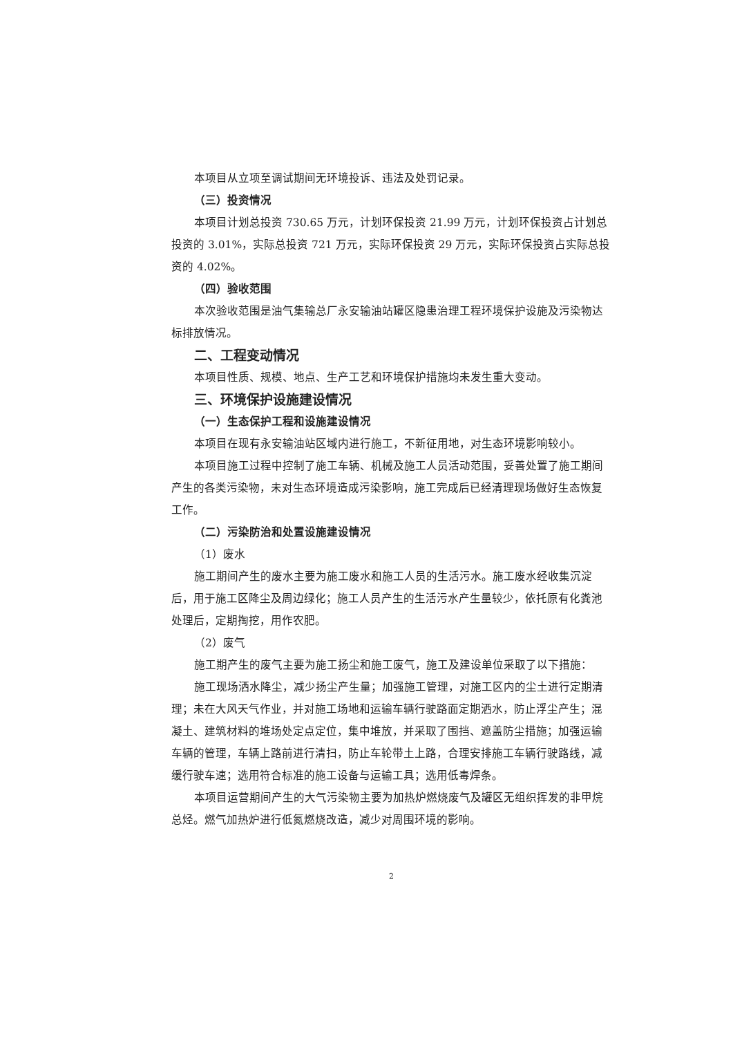本项目从立项至调试期间无环境投诉、违法及处罚记录。
（三）投资情况
本项目计划总投资 730.65 万元，计划环保投资 21.99 万元，计划环保投资占计划总投资的 3.01%，实际总投资 721 万元，实际环保投资 29 万元，实际环保投资占实际总投资的 4.02%。
（四）验收范围
本次验收范围是油气集输总厂永安输油站罐区隐患治理工程环境保护设施及污染物达标排放情况。
二、工程变动情况
本项目性质、规模、地点、生产工艺和环境保护措施均未发生重大变动。
三、环境保护设施建设情况
（一）生态保护工程和设施建设情况
本项目在现有永安输油站区域内进行施工，不新征用地，对生态环境影响较小。
本项目施工过程中控制了施工车辆、机械及施工人员活动范围，妥善处置了施工期间产生的各类污染物，未对生态环境造成污染影响，施工完成后已经清理现场做好生态恢复工作。
（二）污染防治和处置设施建设情况
（1）废水
施工期间产生的废水主要为施工废水和施工人员的生活污水。施工废水经收集沉淀后，用于施工区降尘及周边绿化；施工人员产生的生活污水产生量较少，依托原有化粪池处理后，定期掏挖，用作农肥。
（2）废气
施工期产生的废气主要为施工扬尘和施工废气，施工及建设单位采取了以下措施：
施工现场洒水降尘，减少扬尘产生量；加强施工管理，对施工区内的尘土进行定期清理；未在大风天气作业，并对施工场地和运输车辆行驶路面定期洒水，防止浮尘产生；混凝土、建筑材料的堆场处定点定位，集中堆放，并采取了围挡、遮盖防尘措施；加强运输车辆的管理，车辆上路前进行清扫，防止车轮带土上路，合理安排施工车辆行驶路线，减缓行驶车速；选用符合标准的施工设备与运输工具；选用低毒焊条。
本项目运营期间产生的大气污染物主要为加热炉燃烧废气及罐区无组织挥发的非甲烷总烃。燃气加热炉进行低氮燃烧改造，减少对周围环境的影响。
2